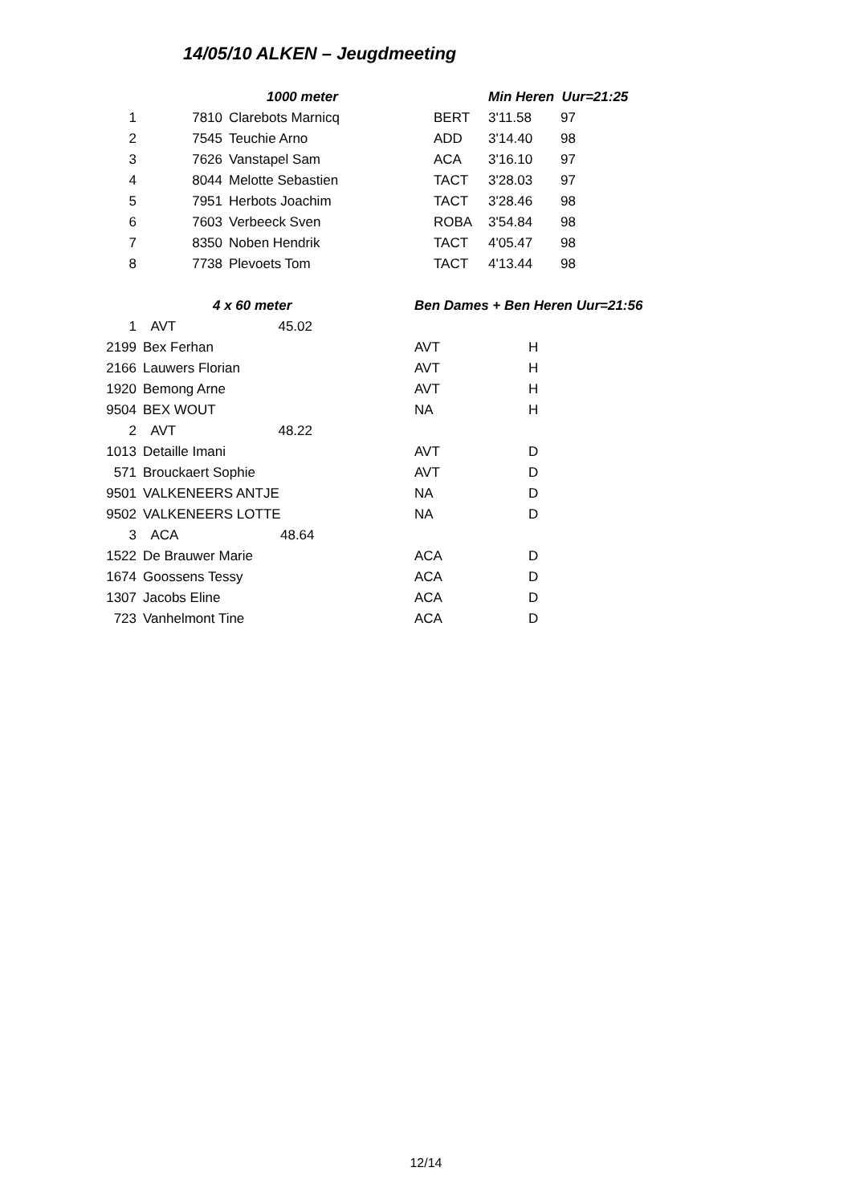14/05/10 ALKEN – Jeugdmeeting
| | | 1000 meter | | Min Heren Uur=21:25 | |
| 1 | 7810 | Clarebots Marnicq | BERT | 3'11.58 | 97 |
| 2 | 7545 | Teuchie Arno | ADD | 3'14.40 | 98 |
| 3 | 7626 | Vanstapel Sam | ACA | 3'16.10 | 97 |
| 4 | 8044 | Melotte Sebastien | TACT | 3'28.03 | 97 |
| 5 | 7951 | Herbots Joachim | TACT | 3'28.46 | 98 |
| 6 | 7603 | Verbeeck Sven | ROBA | 3'54.84 | 98 |
| 7 | 8350 | Noben Hendrik | TACT | 4'05.47 | 98 |
| 8 | 7738 | Plevoets Tom | TACT | 4'13.44 | 98 |
| | 4 x 60 meter | Ben Dames + Ben Heren Uur=21:56 | |
| 1 | AVT 45.02 | | |
| 2199 | Bex Ferhan | AVT | H |
| 2166 | Lauwers Florian | AVT | H |
| 1920 | Bemong Arne | AVT | H |
| 9504 | BEX WOUT | NA | H |
| 2 | AVT 48.22 | | |
| 1013 | Detaille Imani | AVT | D |
| 571 | Brouckaert Sophie | AVT | D |
| 9501 | VALKENEERS ANTJE | NA | D |
| 9502 | VALKENEERS LOTTE | NA | D |
| 3 | ACA 48.64 | | |
| 1522 | De Brauwer Marie | ACA | D |
| 1674 | Goossens Tessy | ACA | D |
| 1307 | Jacobs Eline | ACA | D |
| 723 | Vanhelmont Tine | ACA | D |
12/14